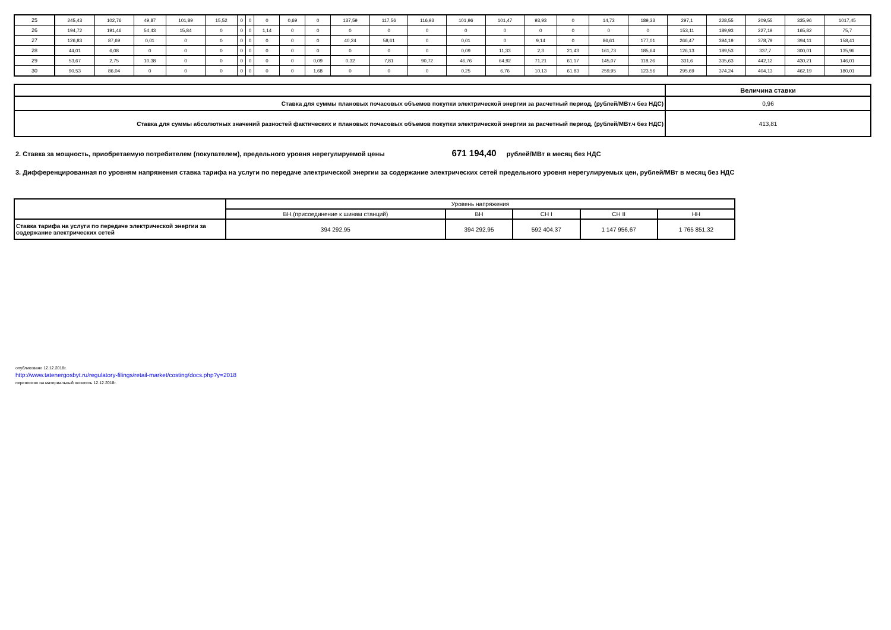| 25 | 245,43 | 102,76 | 49,87 | 101,89 | 15,52 | 0 | 0 | 0 | 0,69 | 0 | 137,59 | 117,56 | 116,93 | 101,96 | 101,47 | 93,93 | 0 | 14,73 | 189,33 | 297,1 | 228,55 | 209,55 | 335,96 | 1017,45 |
| 26 | 194,72 | 191,46 | 54,43 | 15,84 | 0 | 0 | 0 | 1,14 | 0 | 0 | 0 | 0 | 0 | 0 | 0 | 0 | 0 | 0 | 0 | 153,11 | 189,93 | 227,19 | 165,82 | 75,7 |
| 27 | 126,83 | 87,69 | 0,01 | 0 | 0 | 0 | 0 | 0 | 0 | 0 | 40,24 | 58,61 | 0 | 0,01 | 0 | 9,14 | 0 | 86,61 | 177,01 | 266,47 | 394,19 | 378,79 | 394,11 | 158,41 |
| 28 | 44,01 | 6,08 | 0 | 0 | 0 | 0 | 0 | 0 | 0 | 0 | 0 | 0 | 0 | 0,09 | 11,33 | 2,3 | 21,43 | 161,73 | 185,64 | 126,13 | 189,53 | 337,7 | 300,01 | 135,96 |
| 29 | 53,67 | 2,75 | 10,38 | 0 | 0 | 0 | 0 | 0 | 0 | 0,09 | 0,32 | 7,81 | 90,72 | 46,76 | 64,92 | 71,21 | 61,17 | 145,07 | 118,26 | 331,6 | 335,63 | 442,12 | 430,21 | 146,01 |
| 30 | 90,53 | 86,04 | 0 | 0 | 0 | 0 | 0 | 0 | 0 | 1,68 | 0 | 0 | 0 | 0,25 | 6,76 | 10,13 | 61,83 | 259,95 | 123,56 | 295,69 | 374,24 | 404,13 | 462,19 | 180,01 |
| | Величина ставки |
| Ставка для суммы плановых почасовых объемов покупки электрической энергии за расчетный период, (рублей/МВт.ч без НДС) | 0,96 |
| Ставка для суммы абсолютных значений разностей фактических и плановых почасовых объемов покупки электрической энергии за расчетный период, (рублей/МВт.ч без НДС) | 413,81 |
2. Ставка за мощность, приобретаемую потребителем (покупателем), предельного уровня нерегулируемой цены 671 194,40 рублей/МВт в месяц без НДС
3. Дифференцированная по уровням напряжения ставка тарифа на услуги по передаче электрической энергии за содержание электрических сетей предельного уровня нерегулируемых цен, рублей/МВт в месяц без НДС
| | Уровень напряжения | | | | |
| | ВН.(присоединение к шинам станций) | ВН | СН I | СН II | НН |
| Ставка тарифа на услуги по передаче электрической энергии за содержание электрических сетей | 394 292,95 | 394 292,95 | 592 404,37 | 1 147 956,67 | 1 765 851,32 |
опубликовано 12.12.2018г.
http://www.tatenergosbyt.ru/regulatory-filings/retail-market/costing/docs.php?y=2018
перенесено на материальный носитель 12.12.2018г.